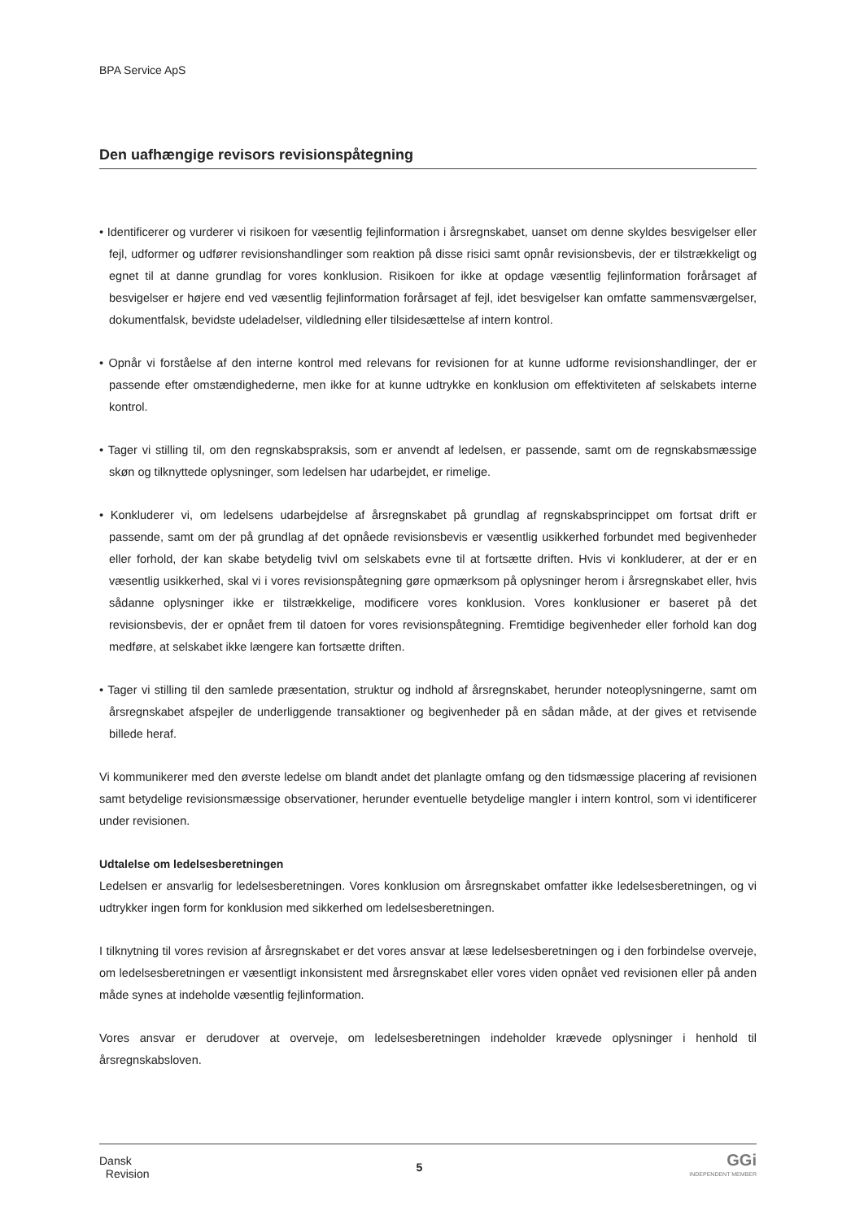BPA Service ApS
Den uafhængige revisors revisionspåtegning
• Identificerer og vurderer vi risikoen for væsentlig fejlinformation i årsregnskabet, uanset om denne skyldes besvigelser eller fejl, udformer og udfører revisionshandlinger som reaktion på disse risici samt opnår revisionsbevis, der er tilstrækkeligt og egnet til at danne grundlag for vores konklusion. Risikoen for ikke at opdage væsentlig fejlinformation forårsaget af besvigelser er højere end ved væsentlig fejlinformation forårsaget af fejl, idet besvigelser kan omfatte sammensværgelser, dokumentfalsk, bevidste udeladelser, vildledning eller tilsidesættelse af intern kontrol.
• Opnår vi forståelse af den interne kontrol med relevans for revisionen for at kunne udforme revisionshandlinger, der er passende efter omstændighederne, men ikke for at kunne udtrykke en konklusion om effektiviteten af selskabets interne kontrol.
• Tager vi stilling til, om den regnskabspraksis, som er anvendt af ledelsen, er passende, samt om de regnskabsmæssige skøn og tilknyttede oplysninger, som ledelsen har udarbejdet, er rimelige.
• Konkluderer vi, om ledelsens udarbejdelse af årsregnskabet på grundlag af regnskabsprincippet om fortsat drift er passende, samt om der på grundlag af det opnåede revisionsbevis er væsentlig usikkerhed forbundet med begivenheder eller forhold, der kan skabe betydelig tvivl om selskabets evne til at fortsætte driften. Hvis vi konkluderer, at der er en væsentlig usikkerhed, skal vi i vores revisionspåtegning gøre opmærksom på oplysninger herom i årsregnskabet eller, hvis sådanne oplysninger ikke er tilstrækkelige, modificere vores konklusion. Vores konklusioner er baseret på det revisionsbevis, der er opnået frem til datoen for vores revisionspåtegning. Fremtidige begivenheder eller forhold kan dog medføre, at selskabet ikke længere kan fortsætte driften.
• Tager vi stilling til den samlede præsentation, struktur og indhold af årsregnskabet, herunder noteoplysningerne, samt om årsregnskabet afspejler de underliggende transaktioner og begivenheder på en sådan måde, at der gives et retvisende billede heraf.
Vi kommunikerer med den øverste ledelse om blandt andet det planlagte omfang og den tidsmæssige placering af revisionen samt betydelige revisionsmæssige observationer, herunder eventuelle betydelige mangler i intern kontrol, som vi identificerer under revisionen.
Udtalelse om ledelsesberetningen
Ledelsen er ansvarlig for ledelsesberetningen. Vores konklusion om årsregnskabet omfatter ikke ledelsesberetningen, og vi udtrykker ingen form for konklusion med sikkerhed om ledelsesberetningen.
I tilknytning til vores revision af årsregnskabet er det vores ansvar at læse ledelsesberetningen og i den forbindelse overveje, om ledelsesberetningen er væsentligt inkonsistent med årsregnskabet eller vores viden opnået ved revisionen eller på anden måde synes at indeholde væsentlig fejlinformation.
Vores ansvar er derudover at overveje, om ledelsesberetningen indeholder krævede oplysninger i henhold til årsregnskabsloven.
Dansk
Revision
5
GGi
INDEPENDENT MEMBER